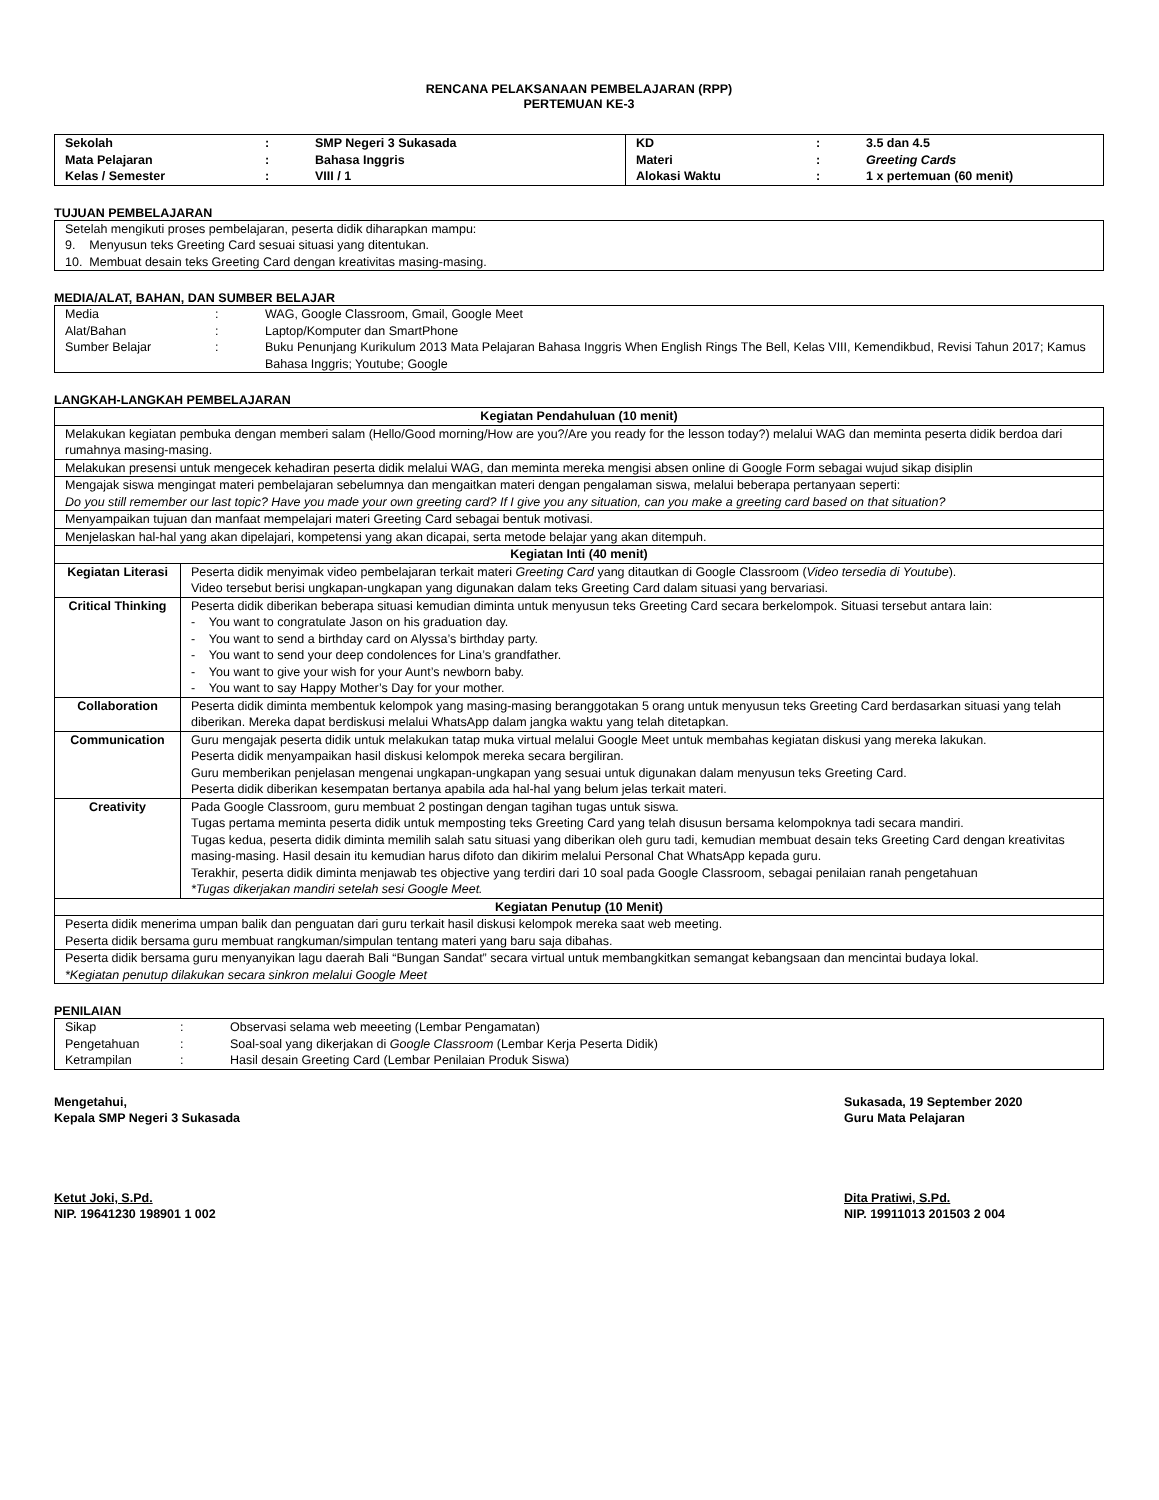RENCANA PELAKSANAAN PEMBELAJARAN (RPP)
PERTEMUAN KE-3
| Sekolah | : | SMP Negeri 3 Sukasada | KD | : | 3.5 dan 4.5 |
| Mata Pelajaran | : | Bahasa Inggris | Materi | : | Greeting Cards |
| Kelas / Semester | : | VIII / 1 | Alokasi Waktu | : | 1 x pertemuan (60 menit) |
TUJUAN PEMBELAJARAN
Setelah mengikuti proses pembelajaran, peserta didik diharapkan mampu:
9. Menyusun teks Greeting Card sesuai situasi yang ditentukan.
10. Membuat desain teks Greeting Card dengan kreativitas masing-masing.
MEDIA/ALAT, BAHAN, DAN SUMBER BELAJAR
| Media | : | WAG, Google Classroom, Gmail, Google Meet |
| Alat/Bahan | : | Laptop/Komputer dan SmartPhone |
| Sumber Belajar | : | Buku Penunjang Kurikulum 2013 Mata Pelajaran Bahasa Inggris When English Rings The Bell, Kelas VIII, Kemendikbud, Revisi Tahun 2017; Kamus Bahasa Inggris; Youtube; Google |
LANGKAH-LANGKAH PEMBELAJARAN
| Kegiatan Pendahuluan (10 menit) | |
| Melakukan kegiatan pembuka dengan memberi salam (Hello/Good morning/How are you?/Are you ready for the lesson today?) melalui WAG dan meminta peserta didik berdoa dari rumahnya masing-masing. | |
| Melakukan presensi untuk mengecek kehadiran peserta didik melalui WAG, dan meminta mereka mengisi absen online di Google Form sebagai wujud sikap disiplin | |
| Mengajak siswa mengingat materi pembelajaran sebelumnya dan mengaitkan materi dengan pengalaman siswa, melalui beberapa pertanyaan seperti: Do you still remember our last topic? Have you made your own greeting card? If I give you any situation, can you make a greeting card based on that situation? | |
| Menyampaikan tujuan dan manfaat mempelajari materi Greeting Card sebagai bentuk motivasi. | |
| Menjelaskan hal-hal yang akan dipelajari, kompetensi yang akan dicapai, serta metode belajar yang akan ditempuh. | |
| Kegiatan Inti (40 menit) | |
| Kegiatan Literasi | Peserta didik menyimak video pembelajaran terkait materi Greeting Card yang ditautkan di Google Classroom ( Video tersedia di Youtube ). Video tersebut berisi ungkapan-ungkapan yang digunakan dalam teks Greeting Card dalam situasi yang bervariasi. |
| Critical Thinking | Peserta didik diberikan beberapa situasi kemudian diminta untuk menyusun teks Greeting Card secara berkelompok. Situasi tersebut antara lain: - You want to congratulate Jason on his graduation day. - You want to send a birthday card on Alyssa’s birthday party. - You want to send your deep condolences for Lina’s grandfather. - You want to give your wish for your Aunt’s newborn baby. - You want to say Happy Mother’s Day for your mother. |
| Collaboration | Peserta didik diminta membentuk kelompok yang masing-masing beranggotakan 5 orang untuk menyusun teks Greeting Card berdasarkan situasi yang telah diberikan. Mereka dapat berdiskusi melalui WhatsApp dalam jangka waktu yang telah ditetapkan. |
| Communication | Guru mengajak peserta didik untuk melakukan tatap muka virtual melalui Google Meet untuk membahas kegiatan diskusi yang mereka lakukan. Peserta didik menyampaikan hasil diskusi kelompok mereka secara bergiliran. Guru memberikan penjelasan mengenai ungkapan-ungkapan yang sesuai untuk digunakan dalam menyusun teks Greeting Card. Peserta didik diberikan kesempatan bertanya apabila ada hal-hal yang belum jelas terkait materi. |
| Creativity | Pada Google Classroom, guru membuat 2 postingan dengan tagihan tugas untuk siswa. Tugas pertama meminta peserta didik untuk memposting teks Greeting Card yang telah disusun bersama kelompoknya tadi secara mandiri. Tugas kedua, peserta didik diminta memilih salah satu situasi yang diberikan oleh guru tadi, kemudian membuat desain teks Greeting Card dengan kreativitas masing-masing. Hasil desain itu kemudian harus difoto dan dikirim melalui Personal Chat WhatsApp kepada guru. Terakhir, peserta didik diminta menjawab tes objective yang terdiri dari 10 soal pada Google Classroom, sebagai penilaian ranah pengetahuan *Tugas dikerjakan mandiri setelah sesi Google Meet. |
| Kegiatan Penutup (10 Menit) | |
| Peserta didik menerima umpan balik dan penguatan dari guru terkait hasil diskusi kelompok mereka saat web meeting. Peserta didik bersama guru membuat rangkuman/simpulan tentang materi yang baru saja dibahas. | |
| Peserta didik bersama guru menyanyikan lagu daerah Bali “Bungan Sandat” secara virtual untuk membangkitkan semangat kebangsaan dan mencintai budaya lokal. *Kegiatan penutup dilakukan secara sinkron melalui Google Meet | |
PENILAIAN
| Sikap | : | Observasi selama web meeeting (Lembar Pengamatan) |
| Pengetahuan | : | Soal-soal yang dikerjakan di Google Classroom (Lembar Kerja Peserta Didik) |
| Ketrampilan | : | Hasil desain Greeting Card (Lembar Penilaian Produk Siswa) |
Mengetahui,
Kepala SMP Negeri 3 Sukasada
Ketut Joki, S.Pd.
NIP. 19641230 198901 1 002
Sukasada, 19 September 2020
Guru Mata Pelajaran
Dita Pratiwi, S.Pd.
NIP. 19911013 201503 2 004